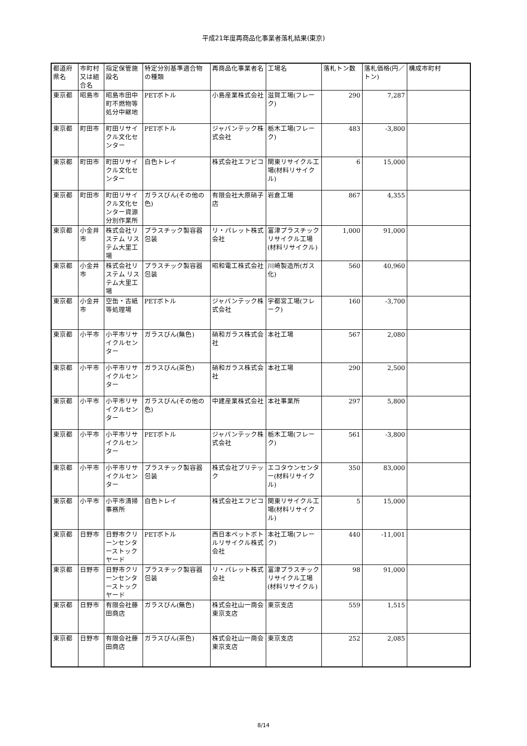平成21年度再商品化事業者落札結果(東京)
| 都道府県名 | 市町村又は組合名 | 指定保管施設名 | 特定分別基準適合物の種類 | 再商品化事業者名 | 工場名 | 落札トン数 | 落札価格(円／トン) | 構成市町村 |
| 東京都 | 昭島市 | 昭島市田中町不燃物等処分中継地 | PETボトル | 小島産業株式会社 | 滋賀工場(フレーク) | 290 | 7,287 | |
| 東京都 | 町田市 | 町田リサイクル文化センター | PETボトル | ジャパンテック株式会社 | 栃木工場(フレーク) | 483 | -3,800 | |
| 東京都 | 町田市 | 町田リサイクル文化センター | 白色トレイ | 株式会社エフピコ | 関東リサイクル工場(材料リサイクル) | 6 | 15,000 | |
| 東京都 | 町田市 | 町田リサイクル文化センター資源分別作業所 | ガラスびん(その他の色) | 有限会社大原硝子店 | 岩倉工場 | 867 | 4,355 | |
| 東京都 | 小金井市 | 株式会社リステム リステム大里工場 | プラスチック製容器包装 | リ・パレット株式会社 | 富津プラスチックリサイクル工場(材料リサイクル) | 1,000 | 91,000 | |
| 東京都 | 小金井市 | 株式会社リステム リステム大里工場 | プラスチック製容器包装 | 昭和電工株式会社 | 川崎製造所(ガス化) | 560 | 40,960 | |
| 東京都 | 小金井市 | 空缶・古紙等処理場 | PETボトル | ジャパンテック株式会社 | 宇都宮工場(フレーク) | 160 | -3,700 | |
| 東京都 | 小平市 | 小平市リサイクルセンター | ガラスびん(無色) | 硝和ガラス株式会社 | 本社工場 | 567 | 2,080 | |
| 東京都 | 小平市 | 小平市リサイクルセンター | ガラスびん(茶色) | 硝和ガラス株式会社 | 本社工場 | 290 | 2,500 | |
| 東京都 | 小平市 | 小平市リサイクルセンター | ガラスびん(その他の色) | 中建産業株式会社 | 本社事業所 | 297 | 5,800 | |
| 東京都 | 小平市 | 小平市リサイクルセンター | PETボトル | ジャパンテック株式会社 | 栃木工場(フレーク) | 561 | -3,800 | |
| 東京都 | 小平市 | 小平市リサイクルセンター | プラスチック製容器包装 | 株式会社プリテック | エコタウンセンター(材料リサイクル) | 350 | 83,000 | |
| 東京都 | 小平市 | 小平市清掃事務所 | 白色トレイ | 株式会社エフピコ | 関東リサイクル工場(材料リサイクル) | 5 | 15,000 | |
| 東京都 | 日野市 | 日野市クリーンセンターストックヤード | PETボトル | 西日本ペットボトルリサイクル株式会社 | 本社工場(フレーク) | 440 | -11,001 | |
| 東京都 | 日野市 | 日野市クリーンセンターストックヤード | プラスチック製容器包装 | リ・パレット株式会社 | 富津プラスチックリサイクル工場(材料リサイクル) | 98 | 91,000 | |
| 東京都 | 日野市 | 有限会社藤田商店 | ガラスびん(無色) | 株式会社山一商会東京支店 | 東京支店 | 559 | 1,515 | |
| 東京都 | 日野市 | 有限会社藤田商店 | ガラスびん(茶色) | 株式会社山一商会東京支店 | 東京支店 | 252 | 2,085 | |
8/14